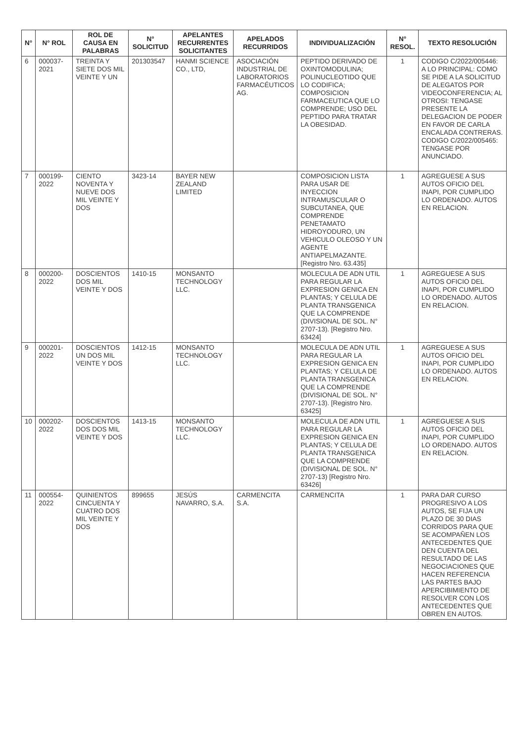| N° | N° ROL | ROL DE CAUSA EN PALABRAS | N° SOLICITUD | APELANTES RECURRENTES SOLICITANTES | APELADOS RECURRIDOS | INDIVIDUALIZACIÓN | N° RESOL. | TEXTO RESOLUCIÓN |
| --- | --- | --- | --- | --- | --- | --- | --- | --- |
| 6 | 000037-2021 | TREINTA Y SIETE DOS MIL VEINTE Y UN | 201303547 | HANMI SCIENCE CO., LTD, | ASOCIACIÓN INDUSTRIAL DE LABORATORIOS FARMACÉUTICOS AG. | PEPTIDO DERIVADO DE OXINTOMODULINA; POLINUCLEOTIDO QUE LO CODIFICA; COMPOSICION FARMACEUTICA QUE LO COMPRENDE; USO DEL PEPTIDO PARA TRATAR LA OBESIDAD. | 1 | CODIGO C/2022/005446: A LO PRINCIPAL: COMO SE PIDE A LA SOLICITUD DE ALEGATOS POR VIDEOCONFERENCIA; AL OTROSI: TENGASE PRESENTE LA DELEGACION DE PODER EN FAVOR DE CARLA ENCALADA CONTRERAS. CODIGO C/2022/005465: TENGASE POR ANUNCIADO. |
| 7 | 000199-2022 | CIENTO NOVENTA Y NUEVE DOS MIL VEINTE Y DOS | 3423-14 | BAYER NEW ZEALAND LIMITED | | COMPOSICION LISTA PARA USAR DE INYECCION INTRAMUSCULAR O SUBCUTANEA, QUE COMPRENDE PENETAMATO HIDROYODURO, UN VEHICULO OLEOSO Y UN AGENTE ANTIAPELMAZANTE. [Registro Nro. 63.435] | 1 | AGREGUESE A SUS AUTOS OFICIO DEL INAPI, POR CUMPLIDO LO ORDENADO. AUTOS EN RELACION. |
| 8 | 000200-2022 | DOSCIENTOS DOS MIL VEINTE Y DOS | 1410-15 | MONSANTO TECHNOLOGY LLC. | | MOLECULA DE ADN UTIL PARA REGULAR LA EXPRESION GENICA EN PLANTAS; Y CELULA DE PLANTA TRANSGENICA QUE LA COMPRENDE (DIVISIONAL DE SOL. N° 2707-13). [Registro Nro. 63424] | 1 | AGREGUESE A SUS AUTOS OFICIO DEL INAPI, POR CUMPLIDO LO ORDENADO. AUTOS EN RELACION. |
| 9 | 000201-2022 | DOSCIENTOS UN DOS MIL VEINTE Y DOS | 1412-15 | MONSANTO TECHNOLOGY LLC. | | MOLECULA DE ADN UTIL PARA REGULAR LA EXPRESION GENICA EN PLANTAS; Y CELULA DE PLANTA TRANSGENICA QUE LA COMPRENDE (DIVISIONAL DE SOL. N° 2707-13). [Registro Nro. 63425] | 1 | AGREGUESE A SUS AUTOS OFICIO DEL INAPI, POR CUMPLIDO LO ORDENADO. AUTOS EN RELACION. |
| 10 | 000202-2022 | DOSCIENTOS DOS DOS MIL VEINTE Y DOS | 1413-15 | MONSANTO TECHNOLOGY LLC. | | MOLECULA DE ADN UTIL PARA REGULAR LA EXPRESION GENICA EN PLANTAS; Y CELULA DE PLANTA TRANSGENICA QUE LA COMPRENDE (DIVISIONAL DE SOL. N° 2707-13) [Registro Nro. 63426] | 1 | AGREGUESE A SUS AUTOS OFICIO DEL INAPI, POR CUMPLIDO LO ORDENADO. AUTOS EN RELACION. |
| 11 | 000554-2022 | QUINIENTOS CINCUENTA Y CUATRO DOS MIL VEINTE Y DOS | 899655 | JESÚS NAVARRO, S.A. | CARMENCITA S.A. | CARMENCITA | 1 | PARA DAR CURSO PROGRESIVO A LOS AUTOS, SE FIJA UN PLAZO DE 30 DIAS CORRIDOS PARA QUE SE ACOMPAÑEN LOS ANTECEDENTES QUE DEN CUENTA DEL RESULTADO DE LAS NEGOCIACIONES QUE HACEN REFERENCIA LAS PARTES BAJO APERCIBIMIENTO DE RESOLVER CON LOS ANTECEDENTES QUE OBREN EN AUTOS. |